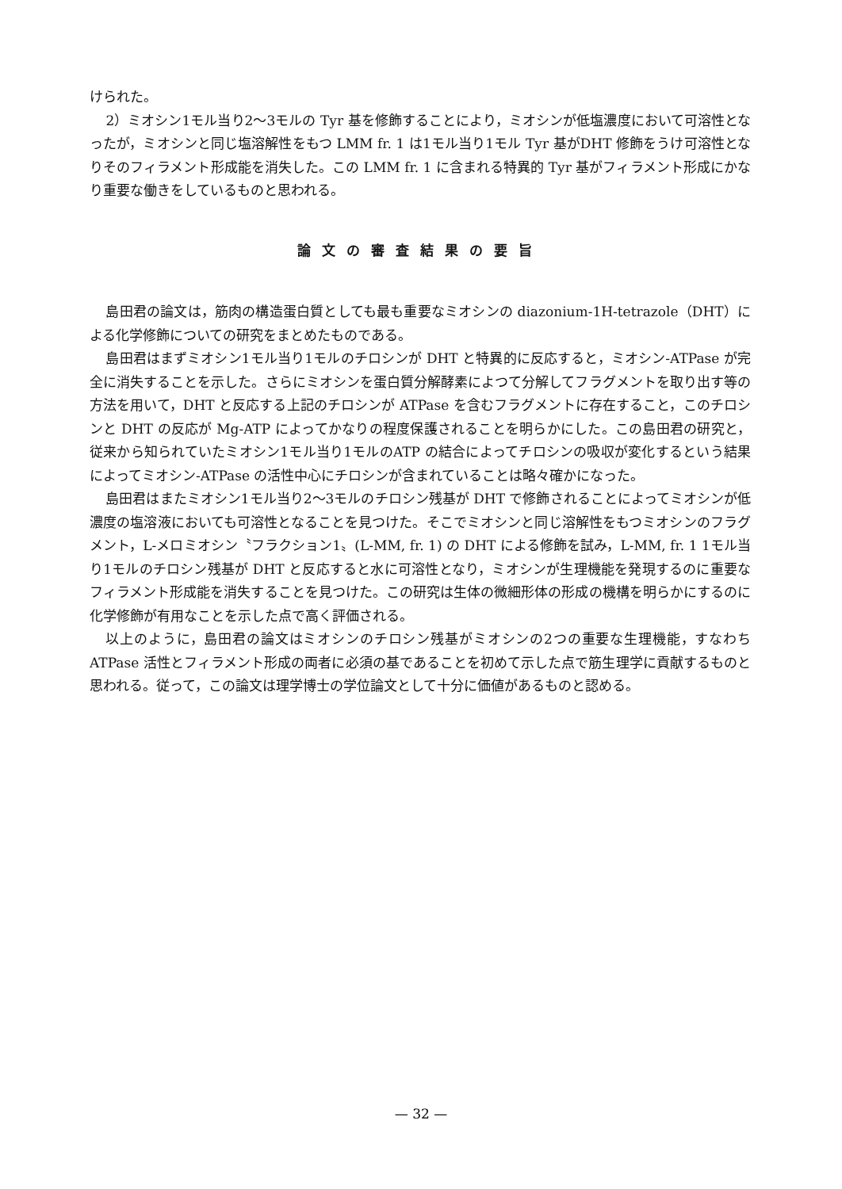けられた。
2）ミオシン1モル当り2〜3モルの Tyr 基を修飾することにより，ミオシンが低塩濃度において可溶性となったが，ミオシンと同じ塩溶解性をもつ LMM fr. 1 は1モル当り1モル Tyr 基がDHT 修飾をうけ可溶性となりそのフィラメント形成能を消失した。この LMM fr. 1 に含まれる特異的 Tyr 基がフィラメント形成にかなり重要な働きをしているものと思われる。
論文の審査結果の要旨
島田君の論文は，筋肉の構造蛋白質としても最も重要なミオシンの diazonium-1H-tetrazole（DHT）による化学修飾についての研究をまとめたものである。
島田君はまずミオシン1モル当り1モルのチロシンが DHT と特異的に反応すると，ミオシン-ATPase が完全に消失することを示した。さらにミオシンを蛋白質分解酵素によつて分解してフラグメントを取り出す等の方法を用いて，DHT と反応する上記のチロシンが ATPase を含むフラグメントに存在すること，このチロシンと DHT の反応が Mg-ATP によってかなりの程度保護されることを明らかにした。この島田君の研究と，従来から知られていたミオシン1モル当り1モルのATP の結合によってチロシンの吸収が変化するという結果によってミオシン-ATPase の活性中心にチロシンが含まれていることは略々確かになった。
島田君はまたミオシン1モル当り2〜3モルのチロシン残基が DHT で修飾されることによってミオシンが低濃度の塩溶液においても可溶性となることを見つけた。そこでミオシンと同じ溶解性をもつミオシンのフラグメント，L-メロミオシン〝フラクション1〟(L-MM, fr. 1) の DHT による修飾を試み，L-MM, fr. 1 1モル当り1モルのチロシン残基が DHT と反応すると水に可溶性となり，ミオシンが生理機能を発現するのに重要なフィラメント形成能を消失することを見つけた。この研究は生体の微細形体の形成の機構を明らかにするのに化学修飾が有用なことを示した点で高く評価される。
以上のように，島田君の論文はミオシンのチロシン残基がミオシンの2つの重要な生理機能，すなわち ATPase 活性とフィラメント形成の両者に必須の基であることを初めて示した点で筋生理学に貢献するものと思われる。従って，この論文は理学博士の学位論文として十分に価値があるものと認める。
— 32 —